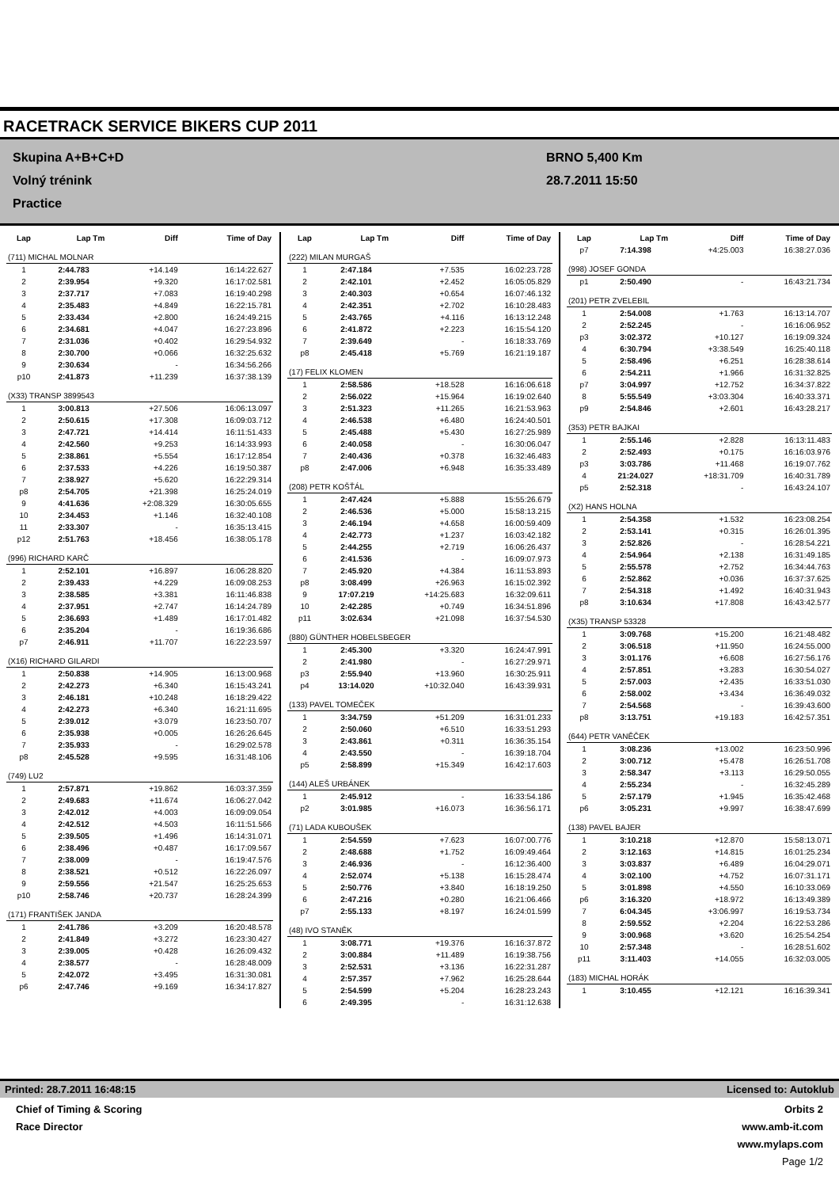RACETRACK SERVICE BIKERS CUP 2011
Skupina A+B+C+D
Volný trénink
Practice
BRNO 5,400 Km
28.7.2011 15:50
| Lap | Lap Tm | Diff | Time of Day |
| --- | --- | --- | --- |
| (711) MICHAL MOLNAR | | | |
| 1 | 2:44.783 | +14.149 | 16:14:22.627 |
| 2 | 2:39.954 | +9.320 | 16:17:02.581 |
| 3 | 2:37.717 | +7.083 | 16:19:40.298 |
| 4 | 2:35.483 | +4.849 | 16:22:15.781 |
| 5 | 2:33.434 | +2.800 | 16:24:49.215 |
| 6 | 2:34.681 | +4.047 | 16:27:23.896 |
| 7 | 2:31.036 | +0.402 | 16:29:54.932 |
| 8 | 2:30.700 | +0.066 | 16:32:25.632 |
| 9 | 2:30.634 | - | 16:34:56.266 |
| p10 | 2:41.873 | +11.239 | 16:37:38.139 |
| (X33) TRANSP 3899543 | | | |
| 1 | 3:00.813 | +27.506 | 16:06:13.097 |
| 2 | 2:50.615 | +17.308 | 16:09:03.712 |
| 3 | 2:47.721 | +14.414 | 16:11:51.433 |
| 4 | 2:42.560 | +9.253 | 16:14:33.993 |
| 5 | 2:38.861 | +5.554 | 16:17:12.854 |
| 6 | 2:37.533 | +4.226 | 16:19:50.387 |
| 7 | 2:38.927 | +5.620 | 16:22:29.314 |
| p8 | 2:54.705 | +21.398 | 16:25:24.019 |
| 9 | 4:41.636 | +2:08.329 | 16:30:05.655 |
| 10 | 2:34.453 | +1.146 | 16:32:40.108 |
| 11 | 2:33.307 | - | 16:35:13.415 |
| p12 | 2:51.763 | +18.456 | 16:38:05.178 |
| (996) RICHARD KARČ | | | |
| 1 | 2:52.101 | +16.897 | 16:06:28.820 |
| 2 | 2:39.433 | +4.229 | 16:09:08.253 |
| 3 | 2:38.585 | +3.381 | 16:11:46.838 |
| 4 | 2:37.951 | +2.747 | 16:14:24.789 |
| 5 | 2:36.693 | +1.489 | 16:17:01.482 |
| 6 | 2:35.204 | - | 16:19:36.686 |
| p7 | 2:46.911 | +11.707 | 16:22:23.597 |
| (X16) RICHARD GILARDI | | | |
| 1 | 2:50.838 | +14.905 | 16:13:00.968 |
| 2 | 2:42.273 | +6.340 | 16:15:43.241 |
| 3 | 2:46.181 | +10.248 | 16:18:29.422 |
| 4 | 2:42.273 | +6.340 | 16:21:11.695 |
| 5 | 2:39.012 | +3.079 | 16:23:50.707 |
| 6 | 2:35.938 | +0.005 | 16:26:26.645 |
| 7 | 2:35.933 | - | 16:29:02.578 |
| p8 | 2:45.528 | +9.595 | 16:31:48.106 |
| (749) LU2 | | | |
| 1 | 2:57.871 | +19.862 | 16:03:37.359 |
| 2 | 2:49.683 | +11.674 | 16:06:27.042 |
| 3 | 2:42.012 | +4.003 | 16:09:09.054 |
| 4 | 2:42.512 | +4.503 | 16:11:51.566 |
| 5 | 2:39.505 | +1.496 | 16:14:31.071 |
| 6 | 2:38.496 | +0.487 | 16:17:09.567 |
| 7 | 2:38.009 | - | 16:19:47.576 |
| 8 | 2:38.521 | +0.512 | 16:22:26.097 |
| 9 | 2:59.556 | +21.547 | 16:25:25.653 |
| p10 | 2:58.746 | +20.737 | 16:28:24.399 |
| (171) FRANTIŠEK JANDA | | | |
| 1 | 2:41.786 | +3.209 | 16:20:48.578 |
| 2 | 2:41.849 | +3.272 | 16:23:30.427 |
| 3 | 2:39.005 | +0.428 | 16:26:09.432 |
| 4 | 2:38.577 | - | 16:28:48.009 |
| 5 | 2:42.072 | +3.495 | 16:31:30.081 |
| p6 | 2:47.746 | +9.169 | 16:34:17.827 |
| Lap | Lap Tm | Diff | Time of Day |
| --- | --- | --- | --- |
| (222) MILAN MURGAŠ | | | |
| 1 | 2:47.184 | +7.535 | 16:02:23.728 |
| 2 | 2:42.101 | +2.452 | 16:05:05.829 |
| 3 | 2:40.303 | +0.654 | 16:07:46.132 |
| 4 | 2:42.351 | +2.702 | 16:10:28.483 |
| 5 | 2:43.765 | +4.116 | 16:13:12.248 |
| 6 | 2:41.872 | +2.223 | 16:15:54.120 |
| 7 | 2:39.649 | - | 16:18:33.769 |
| p8 | 2:45.418 | +5.769 | 16:21:19.187 |
| (17) FELIX KLOMEN | | | |
| 1 | 2:58.586 | +18.528 | 16:16:06.618 |
| 2 | 2:56.022 | +15.964 | 16:19:02.640 |
| 3 | 2:51.323 | +11.265 | 16:21:53.963 |
| 4 | 2:46.538 | +6.480 | 16:24:40.501 |
| 5 | 2:45.488 | +5.430 | 16:27:25.989 |
| 6 | 2:40.058 | - | 16:30:06.047 |
| 7 | 2:40.436 | +0.378 | 16:32:46.483 |
| p8 | 2:47.006 | +6.948 | 16:35:33.489 |
| (208) PETR KOŠŤÁL | | | |
| 1 | 2:47.424 | +5.888 | 15:55:26.679 |
| 2 | 2:46.536 | +5.000 | 15:58:13.215 |
| 3 | 2:46.194 | +4.658 | 16:00:59.409 |
| 4 | 2:42.773 | +1.237 | 16:03:42.182 |
| 5 | 2:44.255 | +2.719 | 16:06:26.437 |
| 6 | 2:41.536 | - | 16:09:07.973 |
| 7 | 2:45.920 | +4.384 | 16:11:53.893 |
| p8 | 3:08.499 | +26.963 | 16:15:02.392 |
| 9 | 17:07.219 | +14:25.683 | 16:32:09.611 |
| 10 | 2:42.285 | +0.749 | 16:34:51.896 |
| p11 | 3:02.634 | +21.098 | 16:37:54.530 |
| (880) GÜNTHER HOBELSBEGER | | | |
| 1 | 2:45.300 | +3.320 | 16:24:47.991 |
| 2 | 2:41.980 | - | 16:27:29.971 |
| p3 | 2:55.940 | +13.960 | 16:30:25.911 |
| p4 | 13:14.020 | +10:32.040 | 16:43:39.931 |
| (133) PAVEL TOMEČEK | | | |
| 1 | 3:34.759 | +51.209 | 16:31:01.233 |
| 2 | 2:50.060 | +6.510 | 16:33:51.293 |
| 3 | 2:43.861 | +0.311 | 16:36:35.154 |
| 4 | 2:43.550 | - | 16:39:18.704 |
| p5 | 2:58.899 | +15.349 | 16:42:17.603 |
| (144) ALEŠ URBÁNEK | | | |
| 1 | 2:45.912 | - | 16:33:54.186 |
| p2 | 3:01.985 | +16.073 | 16:36:56.171 |
| (71) LADA KUBOUŠEK | | | |
| 1 | 2:54.559 | +7.623 | 16:07:00.776 |
| 2 | 2:48.688 | +1.752 | 16:09:49.464 |
| 3 | 2:46.936 | - | 16:12:36.400 |
| 4 | 2:52.074 | +5.138 | 16:15:28.474 |
| 5 | 2:50.776 | +3.840 | 16:18:19.250 |
| 6 | 2:47.216 | +0.280 | 16:21:06.466 |
| p7 | 2:55.133 | +8.197 | 16:24:01.599 |
| (48) IVO STANĚK | | | |
| 1 | 3:08.771 | +19.376 | 16:16:37.872 |
| 2 | 3:00.884 | +11.489 | 16:19:38.756 |
| 3 | 2:52.531 | +3.136 | 16:22:31.287 |
| 4 | 2:57.357 | +7.962 | 16:25:28.644 |
| 5 | 2:54.599 | +5.204 | 16:28:23.243 |
| 6 | 2:49.395 | - | 16:31:12.638 |
| Lap | Lap Tm | Diff | Time of Day |
| --- | --- | --- | --- |
| p7 | 7:14.398 | +4:25.003 | 16:38:27.036 |
| (998) JOSEF GONDA | | | |
| p1 | 2:50.490 | - | 16:43:21.734 |
| (201) PETR ZVELEBIL | | | |
| 1 | 2:54.008 | +1.763 | 16:13:14.707 |
| 2 | 2:52.245 | - | 16:16:06.952 |
| p3 | 3:02.372 | +10.127 | 16:19:09.324 |
| 4 | 6:30.794 | +3:38.549 | 16:25:40.118 |
| 5 | 2:58.496 | +6.251 | 16:28:38.614 |
| 6 | 2:54.211 | +1.966 | 16:31:32.825 |
| p7 | 3:04.997 | +12.752 | 16:34:37.822 |
| 8 | 5:55.549 | +3:03.304 | 16:40:33.371 |
| p9 | 2:54.846 | +2.601 | 16:43:28.217 |
| (353) PETR BAJKAI | | | |
| 1 | 2:55.146 | +2.828 | 16:13:11.483 |
| 2 | 2:52.493 | +0.175 | 16:16:03.976 |
| p3 | 3:03.786 | +11.468 | 16:19:07.762 |
| 4 | 21:24.027 | +18:31.709 | 16:40:31.789 |
| p5 | 2:52.318 | - | 16:43:24.107 |
| (X2) HANS HOLNA | | | |
| 1 | 2:54.358 | +1.532 | 16:23:08.254 |
| 2 | 2:53.141 | +0.315 | 16:26:01.395 |
| 3 | 2:52.826 | - | 16:28:54.221 |
| 4 | 2:54.964 | +2.138 | 16:31:49.185 |
| 5 | 2:55.578 | +2.752 | 16:34:44.763 |
| 6 | 2:52.862 | +0.036 | 16:37:37.625 |
| 7 | 2:54.318 | +1.492 | 16:40:31.943 |
| p8 | 3:10.634 | +17.808 | 16:43:42.577 |
| (X35) TRANSP 53328 | | | |
| 1 | 3:09.768 | +15.200 | 16:21:48.482 |
| 2 | 3:06.518 | +11.950 | 16:24:55.000 |
| 3 | 3:01.176 | +6.608 | 16:27:56.176 |
| 4 | 2:57.851 | +3.283 | 16:30:54.027 |
| 5 | 2:57.003 | +2.435 | 16:33:51.030 |
| 6 | 2:58.002 | +3.434 | 16:36:49.032 |
| 7 | 2:54.568 | - | 16:39:43.600 |
| p8 | 3:13.751 | +19.183 | 16:42:57.351 |
| (644) PETR VANĚČEK | | | |
| 1 | 3:08.236 | +13.002 | 16:23:50.996 |
| 2 | 3:00.712 | +5.478 | 16:26:51.708 |
| 3 | 2:58.347 | +3.113 | 16:29:50.055 |
| 4 | 2:55.234 | - | 16:32:45.289 |
| 5 | 2:57.179 | +1.945 | 16:35:42.468 |
| p6 | 3:05.231 | +9.997 | 16:38:47.699 |
| (138) PAVEL BAJER | | | |
| 1 | 3:10.218 | +12.870 | 15:58:13.071 |
| 2 | 3:12.163 | +14.815 | 16:01:25.234 |
| 3 | 3:03.837 | +6.489 | 16:04:29.071 |
| 4 | 3:02.100 | +4.752 | 16:07:31.171 |
| 5 | 3:01.898 | +4.550 | 16:10:33.069 |
| p6 | 3:16.320 | +18.972 | 16:13:49.389 |
| 7 | 6:04.345 | +3:06.997 | 16:19:53.734 |
| 8 | 2:59.552 | +2.204 | 16:22:53.286 |
| 9 | 3:00.968 | +3.620 | 16:25:54.254 |
| 10 | 2:57.348 | - | 16:28:51.602 |
| p11 | 3:11.403 | +14.055 | 16:32:03.005 |
| (183) MICHAL HORÁK | | | |
| 1 | 3:10.455 | +12.121 | 16:16:39.341 |
Printed: 28.7.2011 16:48:15 Licensed to: Autoklub
Chief of Timing & Scoring
Race Director
Orbits 2
www.amb-it.com
www.mylaps.com
Page 1/2